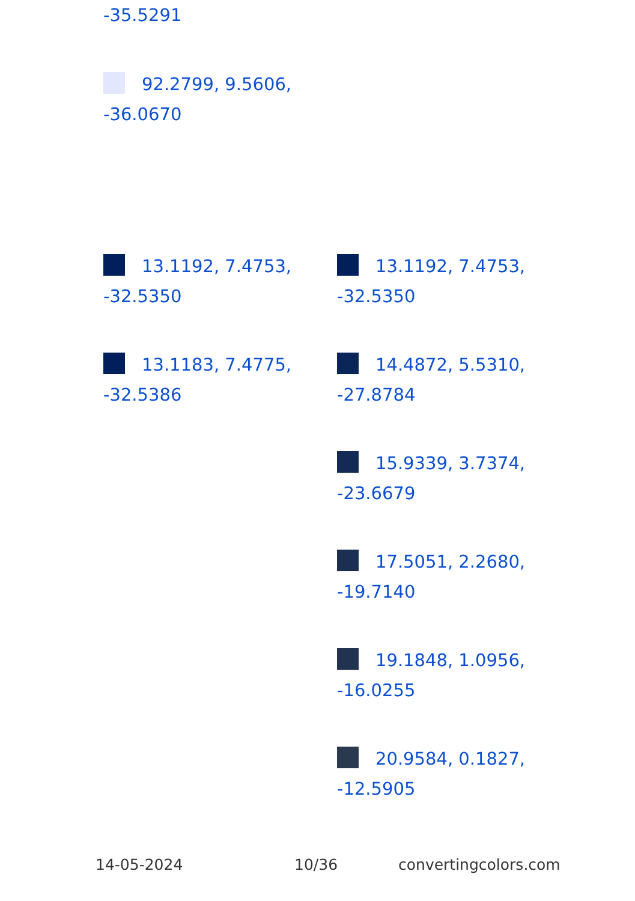-35.5291
92.2799, 9.5606, -36.0670
13.1192, 7.4753, -32.5350
13.1192, 7.4753, -32.5350
13.1183, 7.4775, -32.5386
14.4872, 5.5310, -27.8784
15.9339, 3.7374, -23.6679
17.5051, 2.2680, -19.7140
19.1848, 1.0956, -16.0255
20.9584, 0.1827, -12.5905
14-05-2024 10/36 convertingcolors.com